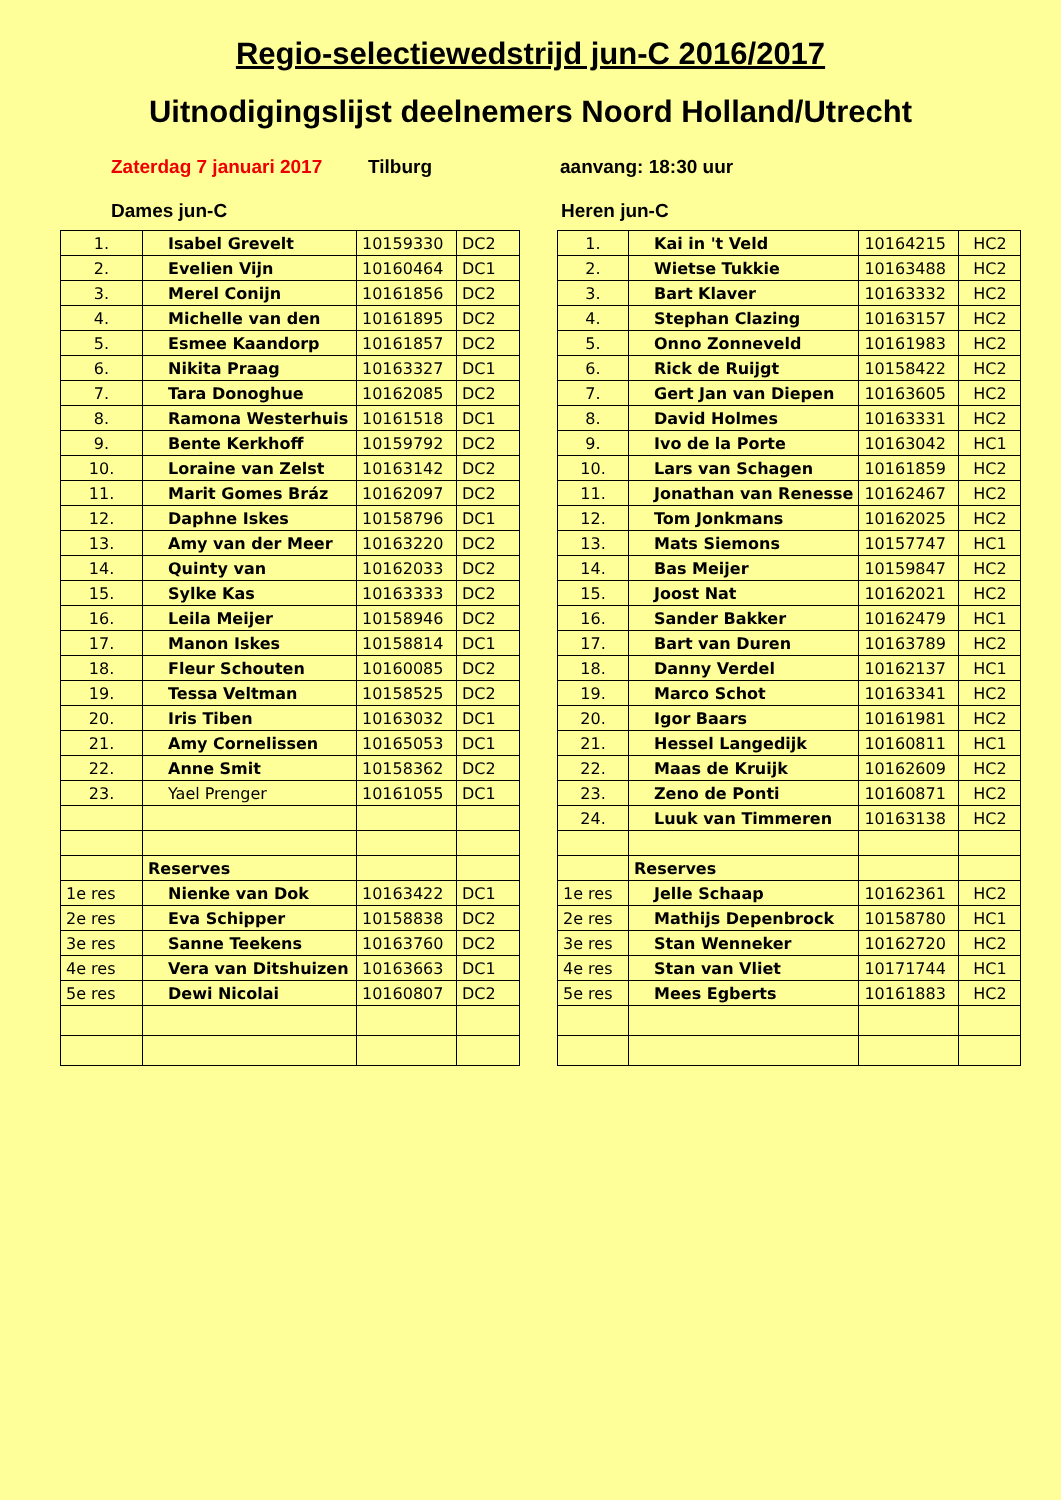Regio-selectiewedstrijd jun-C 2016/2017
Uitnodigingslijst deelnemers Noord Holland/Utrecht
Zaterdag 7 januari 2017 Tilburg aanvang: 18:30 uur
Dames jun-C
| 1. | Isabel Grevelt | 10159330 | DC2 |
| 2. | Evelien Vijn | 10160464 | DC1 |
| 3. | Merel Conijn | 10161856 | DC2 |
| 4. | Michelle van den | 10161895 | DC2 |
| 5. | Esmee Kaandorp | 10161857 | DC2 |
| 6. | Nikita Praag | 10163327 | DC1 |
| 7. | Tara Donoghue | 10162085 | DC2 |
| 8. | Ramona Westerhuis | 10161518 | DC1 |
| 9. | Bente Kerkhoff | 10159792 | DC2 |
| 10. | Loraine van Zelst | 10163142 | DC2 |
| 11. | Marit Gomes Bráz | 10162097 | DC2 |
| 12. | Daphne Iskes | 10158796 | DC1 |
| 13. | Amy van der Meer | 10163220 | DC2 |
| 14. | Quinty van | 10162033 | DC2 |
| 15. | Sylke Kas | 10163333 | DC2 |
| 16. | Leila Meijer | 10158946 | DC2 |
| 17. | Manon Iskes | 10158814 | DC1 |
| 18. | Fleur Schouten | 10160085 | DC2 |
| 19. | Tessa Veltman | 10158525 | DC2 |
| 20. | Iris Tiben | 10163032 | DC1 |
| 21. | Amy Cornelissen | 10165053 | DC1 |
| 22. | Anne Smit | 10158362 | DC2 |
| 23. | Yael Prenger | 10161055 | DC1 |
| | Reserves | | |
| 1e res | Nienke van Dok | 10163422 | DC1 |
| 2e res | Eva Schipper | 10158838 | DC2 |
| 3e res | Sanne Teekens | 10163760 | DC2 |
| 4e res | Vera van Ditshuizen | 10163663 | DC1 |
| 5e res | Dewi Nicolai | 10160807 | DC2 |
Heren jun-C
| 1. | Kai in 't Veld | 10164215 | HC2 |
| 2. | Wietse Tukkie | 10163488 | HC2 |
| 3. | Bart Klaver | 10163332 | HC2 |
| 4. | Stephan Clazing | 10163157 | HC2 |
| 5. | Onno Zonneveld | 10161983 | HC2 |
| 6. | Rick de Ruijgt | 10158422 | HC2 |
| 7. | Gert Jan van Diepen | 10163605 | HC2 |
| 8. | David Holmes | 10163331 | HC2 |
| 9. | Ivo de la Porte | 10163042 | HC1 |
| 10. | Lars van Schagen | 10161859 | HC2 |
| 11. | Jonathan van Renesse | 10162467 | HC2 |
| 12. | Tom Jonkmans | 10162025 | HC2 |
| 13. | Mats Siemons | 10157747 | HC1 |
| 14. | Bas Meijer | 10159847 | HC2 |
| 15. | Joost Nat | 10162021 | HC2 |
| 16. | Sander Bakker | 10162479 | HC1 |
| 17. | Bart van Duren | 10163789 | HC2 |
| 18. | Danny Verdel | 10162137 | HC1 |
| 19. | Marco Schot | 10163341 | HC2 |
| 20. | Igor Baars | 10161981 | HC2 |
| 21. | Hessel Langedijk | 10160811 | HC1 |
| 22. | Maas de Kruijk | 10162609 | HC2 |
| 23. | Zeno de Ponti | 10160871 | HC2 |
| 24. | Luuk van Timmeren | 10163138 | HC2 |
| | Reserves | | |
| 1e res | Jelle Schaap | 10162361 | HC2 |
| 2e res | Mathijs Depenbrock | 10158780 | HC1 |
| 3e res | Stan Wenneker | 10162720 | HC2 |
| 4e res | Stan van Vliet | 10171744 | HC1 |
| 5e res | Mees Egberts | 10161883 | HC2 |